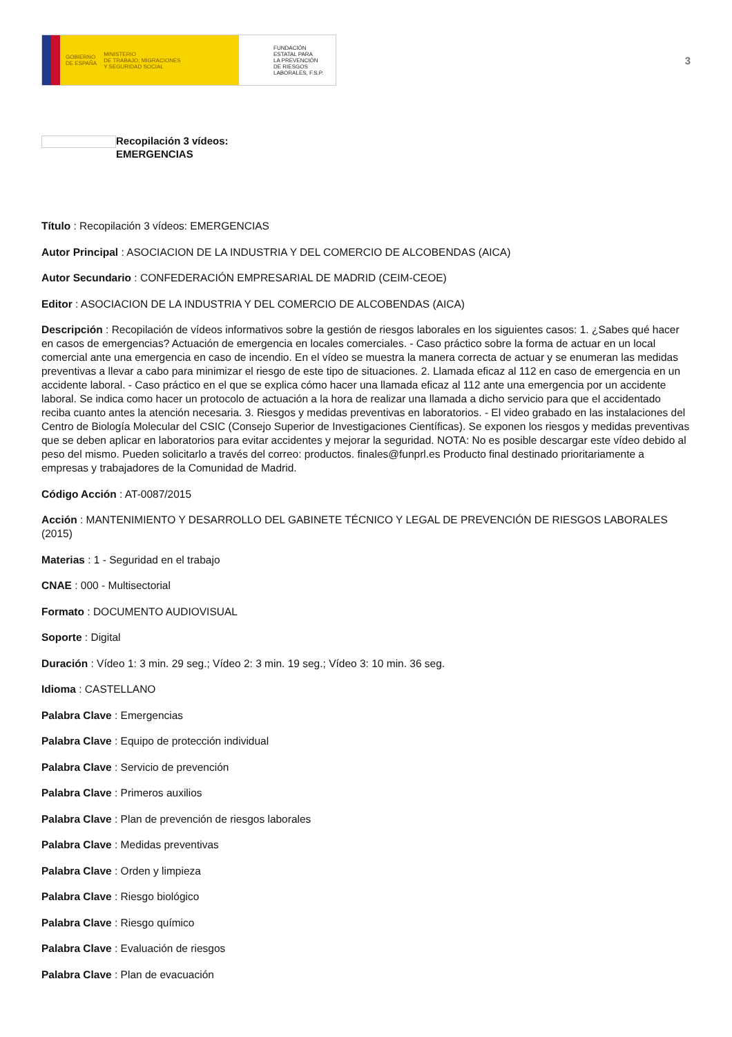GOBIERNO
DE ESPAÑA MINISTERIO
DE TRABAJO, MIGRACIONES
Y SEGURIDAD SOCIAL
FUNDACIÓN
ESTATAL PARA
LA PREVENCIÓN
DE RIESGOS
LABORALES, F.S.P.
3
Recopilación 3 vídeos:
EMERGENCIAS
Título : Recopilación 3 vídeos: EMERGENCIAS
Autor Principal : ASOCIACION DE LA INDUSTRIA Y DEL COMERCIO DE ALCOBENDAS (AICA)
Autor Secundario : CONFEDERACIÓN EMPRESARIAL DE MADRID (CEIM-CEOE)
Editor : ASOCIACION DE LA INDUSTRIA Y DEL COMERCIO DE ALCOBENDAS (AICA)
Descripción : Recopilación de vídeos informativos sobre la gestión de riesgos laborales en los siguientes casos: 1. ¿Sabes qué hacer en casos de emergencias? Actuación de emergencia en locales comerciales. - Caso práctico sobre la forma de actuar en un local comercial ante una emergencia en caso de incendio. En el vídeo se muestra la manera correcta de actuar y se enumeran las medidas preventivas a llevar a cabo para minimizar el riesgo de este tipo de situaciones. 2. Llamada eficaz al 112 en caso de emergencia en un accidente laboral. - Caso práctico en el que se explica cómo hacer una llamada eficaz al 112 ante una emergencia por un accidente laboral. Se indica como hacer un protocolo de actuación a la hora de realizar una llamada a dicho servicio para que el accidentado reciba cuanto antes la atención necesaria. 3. Riesgos y medidas preventivas en laboratorios. - El video grabado en las instalaciones del Centro de Biología Molecular del CSIC (Consejo Superior de Investigaciones Científicas). Se exponen los riesgos y medidas preventivas que se deben aplicar en laboratorios para evitar accidentes y mejorar la seguridad. NOTA: No es posible descargar este vídeo debido al peso del mismo. Pueden solicitarlo a través del correo: productos. finales@funprl.es Producto final destinado prioritariamente a empresas y trabajadores de la Comunidad de Madrid.
Código Acción : AT-0087/2015
Acción : MANTENIMIENTO Y DESARROLLO DEL GABINETE TÉCNICO Y LEGAL DE PREVENCIÓN DE RIESGOS LABORALES (2015)
Materias : 1 - Seguridad en el trabajo
CNAE : 000 - Multisectorial
Formato : DOCUMENTO AUDIOVISUAL
Soporte : Digital
Duración : Vídeo 1: 3 min. 29 seg.; Vídeo 2: 3 min. 19 seg.; Vídeo 3: 10 min. 36 seg.
Idioma : CASTELLANO
Palabra Clave : Emergencias
Palabra Clave : Equipo de protección individual
Palabra Clave : Servicio de prevención
Palabra Clave : Primeros auxilios
Palabra Clave : Plan de prevención de riesgos laborales
Palabra Clave : Medidas preventivas
Palabra Clave : Orden y limpieza
Palabra Clave : Riesgo biológico
Palabra Clave : Riesgo químico
Palabra Clave : Evaluación de riesgos
Palabra Clave : Plan de evacuación